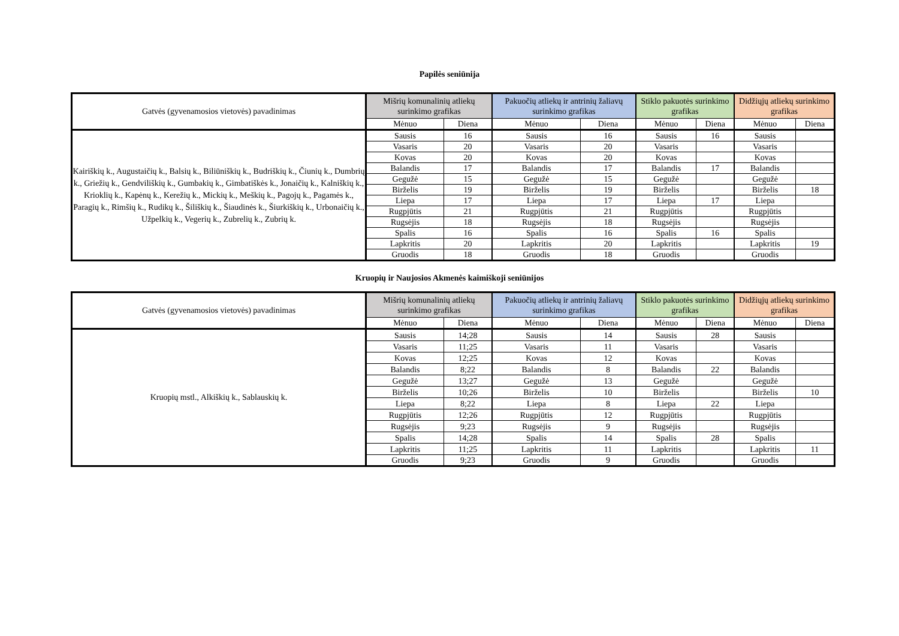Papilės seniūnija
| Gatvės (gyvenamosios vietovės) pavadinimas | Mišrių komunalinių atliekų surinkimo grafikas | | Pakuočių atliekų ir antrinių žaliavų surinkimo grafikas | | Stiklo pakuotės surinkimo grafikas | | Didžiųjų atliekų surinkimo grafikas | |
| --- | --- | --- | --- | --- | --- | --- | --- | --- |
| | Mėnuo | Diena | Mėnuo | Diena | Mėnuo | Diena | Mėnuo | Diena |
| Kairiškių k., Augustaičių k., Balsių k., Biliūniškių k., Budriškių k., Čiunių k., Dumbrių k., Griežių k., Gendviliškių k., Gumbakių k., Gimbatiškės k., Jonaičių k., Kalniškių k., Krioklių k., Kapėnų k., Kerežių k., Mickių k., Meškių k., Pagojų k., Pagamės k., Paragių k., Rimšių k., Rudikų k., Šiliškių k., Šiaudinės k., Šiurkiškių k., Urbonaičių k., Užpelkių k., Vegerių k., Zubrelių k., Zubrių k. | Sausis | 16 | Sausis | 16 | Sausis | 16 | Sausis | |
| | Vasaris | 20 | Vasaris | 20 | Vasaris | | Vasaris | |
| | Kovas | 20 | Kovas | 20 | Kovas | | Kovas | |
| | Balandis | 17 | Balandis | 17 | Balandis | 17 | Balandis | |
| | Gegužė | 15 | Gegužė | 15 | Gegužė | | Gegužė | |
| | Birželis | 19 | Birželis | 19 | Birželis | | Birželis | 18 |
| | Liepa | 17 | Liepa | 17 | Liepa | 17 | Liepa | |
| | Rugpjūtis | 21 | Rugpjūtis | 21 | Rugpjūtis | | Rugpjūtis | |
| | Rugsėjis | 18 | Rugsėjis | 18 | Rugsėjis | | Rugsėjis | |
| | Spalis | 16 | Spalis | 16 | Spalis | 16 | Spalis | |
| | Lapkritis | 20 | Lapkritis | 20 | Lapkritis | | Lapkritis | 19 |
| | Gruodis | 18 | Gruodis | 18 | Gruodis | | Gruodis | |
Kruopių ir Naujosios Akmenės kaimiškoji seniūnijos
| Gatvės (gyvenamosios vietovės) pavadinimas | Mišrių komunalinių atliekų surinkimo grafikas | | Pakuočių atliekų ir antrinių žaliavų surinkimo grafikas | | Stiklo pakuotės surinkimo grafikas | | Didžiųjų atliekų surinkimo grafikas | |
| --- | --- | --- | --- | --- | --- | --- | --- | --- |
| | Mėnuo | Diena | Mėnuo | Diena | Mėnuo | Diena | Mėnuo | Diena |
| Kruopių mstl., Alkiškių k., Sablauskių k. | Sausis | 14;28 | Sausis | 14 | Sausis | 28 | Sausis | |
| | Vasaris | 11;25 | Vasaris | 11 | Vasaris | | Vasaris | |
| | Kovas | 12;25 | Kovas | 12 | Kovas | | Kovas | |
| | Balandis | 8;22 | Balandis | 8 | Balandis | 22 | Balandis | |
| | Gegužė | 13;27 | Gegužė | 13 | Gegužė | | Gegužė | |
| | Birželis | 10;26 | Birželis | 10 | Birželis | | Birželis | 10 |
| | Liepa | 8;22 | Liepa | 8 | Liepa | 22 | Liepa | |
| | Rugpjūtis | 12;26 | Rugpjūtis | 12 | Rugpjūtis | | Rugpjūtis | |
| | Rugsėjis | 9;23 | Rugsėjis | 9 | Rugsėjis | | Rugsėjis | |
| | Spalis | 14;28 | Spalis | 14 | Spalis | 28 | Spalis | |
| | Lapkritis | 11;25 | Lapkritis | 11 | Lapkritis | | Lapkritis | 11 |
| | Gruodis | 9;23 | Gruodis | 9 | Gruodis | | Gruodis | |